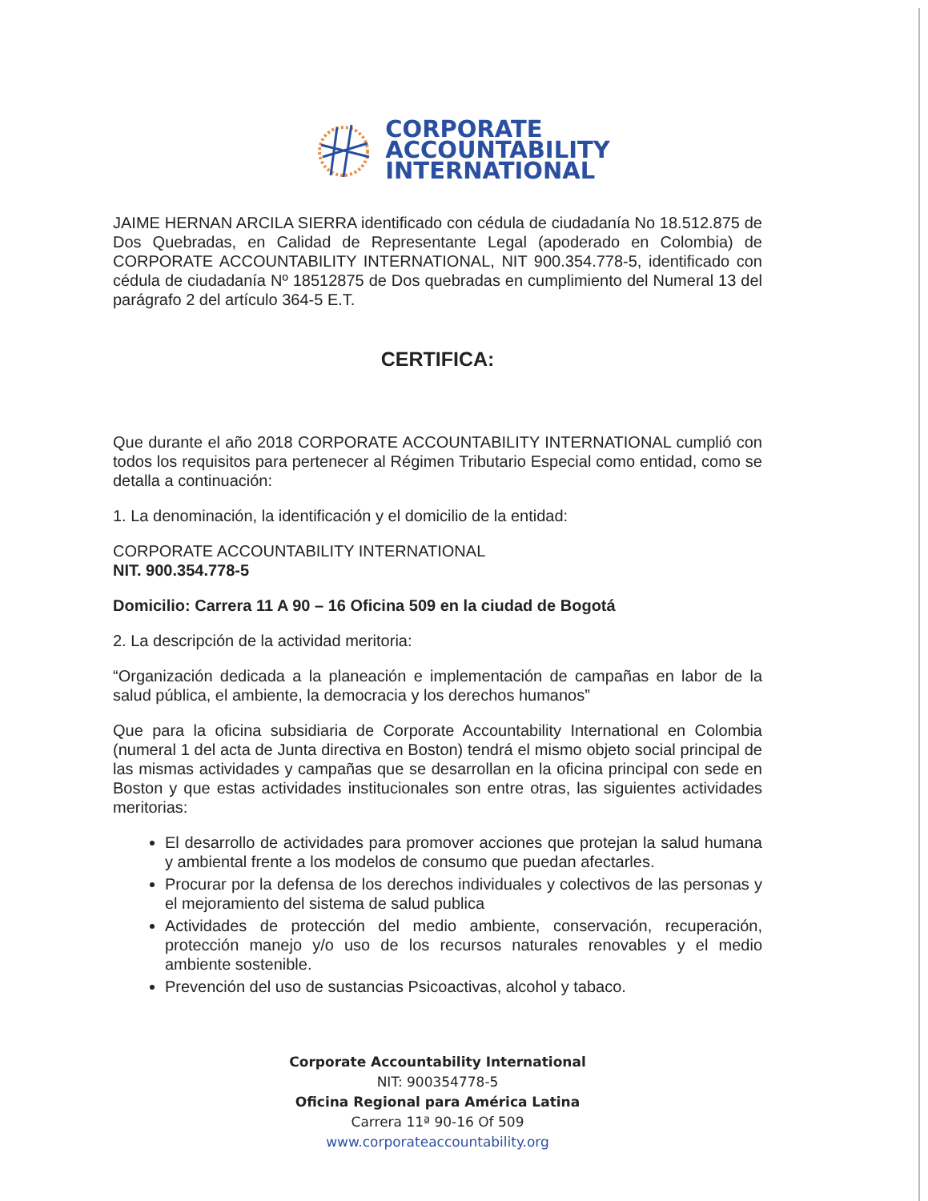CORPORATE
ACCOUNTABILITY
INTERNATIONAL
JAIME HERNAN ARCILA SIERRA identificado con cédula de ciudadanía No 18.512.875 de Dos Quebradas, en Calidad de Representante Legal (apoderado en Colombia) de CORPORATE ACCOUNTABILITY INTERNATIONAL, NIT 900.354.778-5, identificado con cédula de ciudadanía Nº 18512875 de Dos quebradas en cumplimiento del Numeral 13 del parágrafo 2 del artículo 364-5 E.T.
CERTIFICA:
Que durante el año 2018 CORPORATE ACCOUNTABILITY INTERNATIONAL cumplió con todos los requisitos para pertenecer al Régimen Tributario Especial como entidad, como se detalla a continuación:
1. La denominación, la identificación y el domicilio de la entidad:
CORPORATE ACCOUNTABILITY INTERNATIONAL
NIT. 900.354.778-5
Domicilio: Carrera 11 A 90 – 16 Oficina 509 en la ciudad de Bogotá
2. La descripción de la actividad meritoria:
“Organización dedicada a la planeación e implementación de campañas en labor de la salud pública, el ambiente, la democracia y los derechos humanos”
Que para la oficina subsidiaria de Corporate Accountability International en Colombia (numeral 1 del acta de Junta directiva en Boston) tendrá el mismo objeto social principal de las mismas actividades y campañas que se desarrollan en la oficina principal con sede en Boston y que estas actividades institucionales son entre otras, las siguientes actividades meritorias:
El desarrollo de actividades para promover acciones que protejan la salud humana y ambiental frente a los modelos de consumo que puedan afectarles.
Procurar por la defensa de los derechos individuales y colectivos de las personas y el mejoramiento del sistema de salud publica
Actividades de protección del medio ambiente, conservación, recuperación, protección manejo y/o uso de los recursos naturales renovables y el medio ambiente sostenible.
Prevención del uso de sustancias Psicoactivas, alcohol y tabaco.
Corporate Accountability International
NIT: 900354778-5
Oficina Regional para América Latina
Carrera 11ª 90-16 Of 509
www.corporateaccountability.org